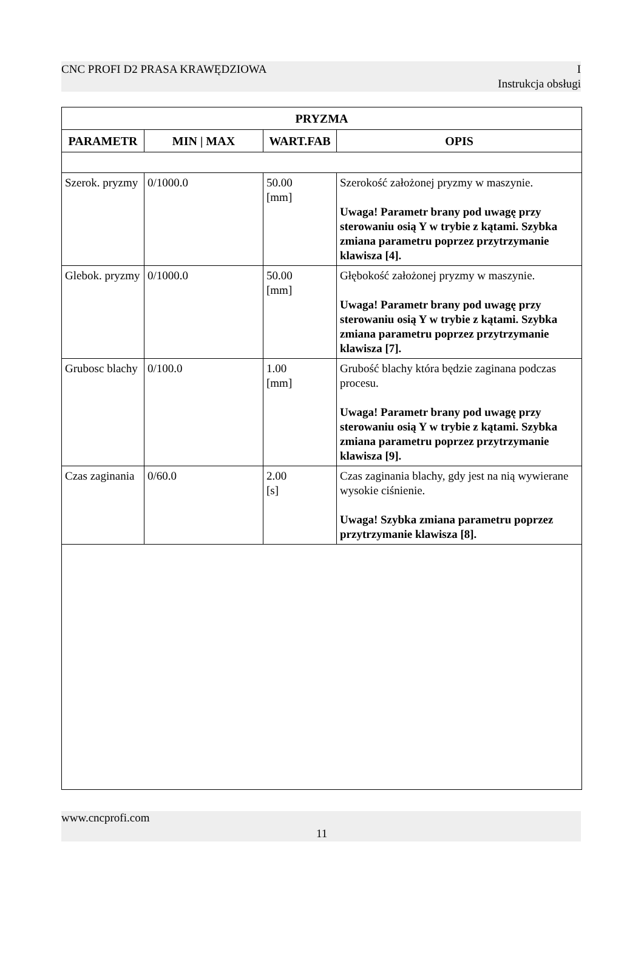CNC PROFI D2 PRASA KRAWĘDZIOWA I
Instrukcja obsługi
| PRYZMA | | | |
| --- | --- | --- | --- |
| PARAMETR | MIN / MAX | WART.FAB | OPIS |
| Szerok. pryzmy | 0/1000.0 | 50.00 [mm] | Szerokość założonej pryzmy w maszynie. Uwaga! Parametr brany pod uwagę przy sterowaniu osią Y w trybie z kątami. Szybka zmiana parametru poprzez przytrzymanie klawisza [4]. |
| Glebok. pryzmy | 0/1000.0 | 50.00 [mm] | Głębokość założonej pryzmy w maszynie. Uwaga! Parametr brany pod uwagę przy sterowaniu osią Y w trybie z kątami. Szybka zmiana parametru poprzez przytrzymanie klawisza [7]. |
| Grubosc blachy | 0/100.0 | 1.00 [mm] | Grubość blachy która będzie zaginana podczas procesu. Uwaga! Parametr brany pod uwagę przy sterowaniu osią Y w trybie z kątami. Szybka zmiana parametru poprzez przytrzymanie klawisza [9]. |
| Czas zaginania | 0/60.0 | 2.00 [s] | Czas zaginania blachy, gdy jest na nią wywierane wysokie ciśnienie. Uwaga! Szybka zmiana parametru poprzez przytrzymanie klawisza [8]. |
www.cncprofi.com
11